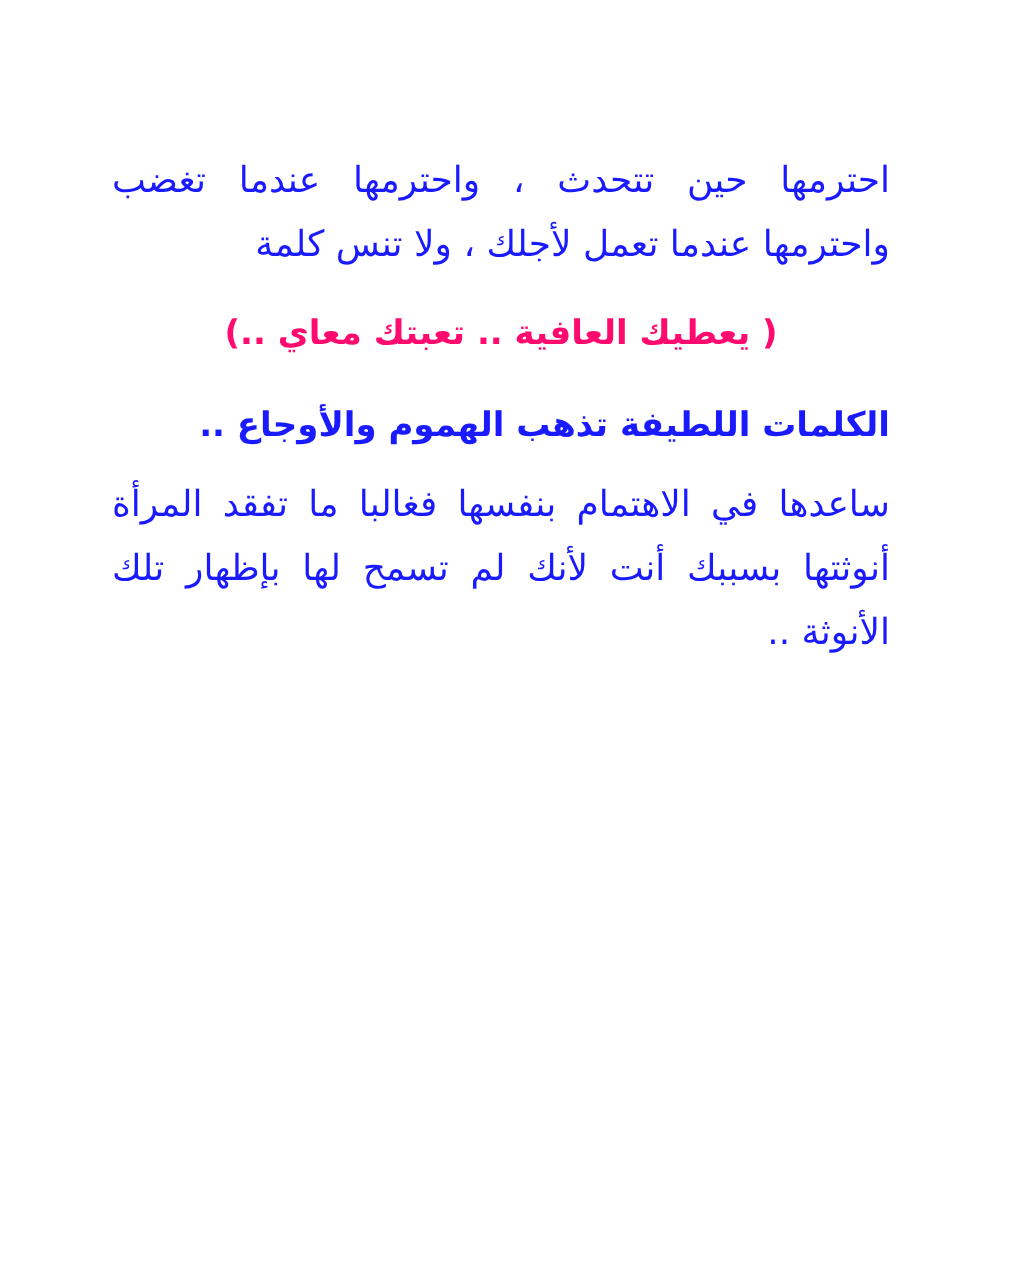احترمها حين تتحدث ، واحترمها عندما تغضب واحترمها عندما تعمل لأجلك ، ولا تنس كلمة
( يعطيك العافية .. تعبتك معاي ..)
الكلمات اللطيفة تذهب الهموم والأوجاع ..
ساعدها في الاهتمام بنفسها فغالبا ما تفقد المرأة أنوثتها بسببك أنت لأنك لم تسمح لها بإظهار تلك الأنوثة ..